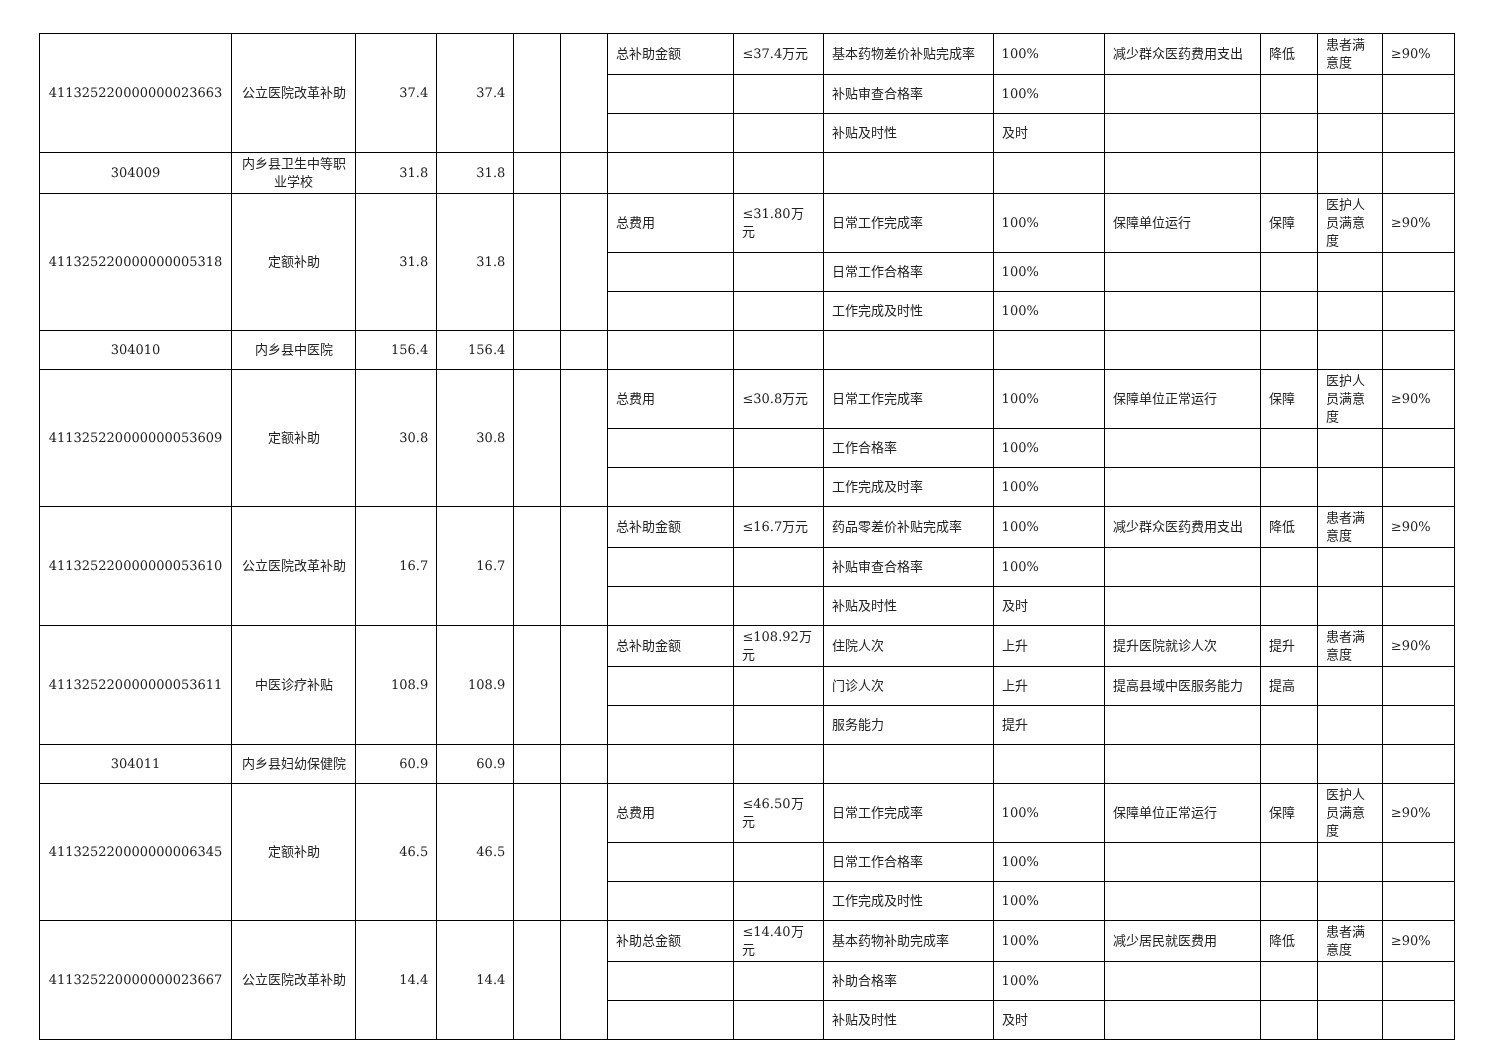| 411325220000000023663 | 公立医院改革补助 | 37.4 | 37.4 | | | 总补助金额 | ≤37.4万元 | 基本药物差价补贴完成率 | 100% | 减少群众医药费用支出 | 降低 | 患者满意度 | ≥90% |
| | | | | | | | | 补贴审查合格率 | 100% | | | | |
| | | | | | | | | 补贴及时性 | 及时 | | | | |
| 304009 | 内乡县卫生中等职业学校 | 31.8 | 31.8 | | | | | | | | | | |
| 411325220000000005318 | 定额补助 | 31.8 | 31.8 | | | 总费用 | ≤31.80万元 | 日常工作完成率 | 100% | 保障单位运行 | 保障 | 医护人员满意度 | ≥90% |
| | | | | | | | | 日常工作合格率 | 100% | | | | |
| | | | | | | | | 工作完成及时性 | 100% | | | | |
| 304010 | 内乡县中医院 | 156.4 | 156.4 | | | | | | | | | | |
| 411325220000000053609 | 定额补助 | 30.8 | 30.8 | | | 总费用 | ≤30.8万元 | 日常工作完成率 | 100% | 保障单位正常运行 | 保障 | 医护人员满意度 | ≥90% |
| | | | | | | | | 工作合格率 | 100% | | | | |
| | | | | | | | | 工作完成及时率 | 100% | | | | |
| 411325220000000053610 | 公立医院改革补助 | 16.7 | 16.7 | | | 总补助金额 | ≤16.7万元 | 药品零差价补贴完成率 | 100% | 减少群众医药费用支出 | 降低 | 患者满意度 | ≥90% |
| | | | | | | | | 补贴审查合格率 | 100% | | | | |
| | | | | | | | | 补贴及时性 | 及时 | | | | |
| 411325220000000053611 | 中医诊疗补贴 | 108.9 | 108.9 | | | 总补助金额 | ≤108.92万元 | 住院人次 | 上升 | 提升医院就诊人次 | 提升 | 患者满意度 | ≥90% |
| | | | | | | | | 门诊人次 | 上升 | 提高县域中医服务能力 | 提高 | | |
| | | | | | | | | 服务能力 | 提升 | | | | |
| 304011 | 内乡县妇幼保健院 | 60.9 | 60.9 | | | | | | | | | | |
| 411325220000000006345 | 定额补助 | 46.5 | 46.5 | | | 总费用 | ≤46.50万元 | 日常工作完成率 | 100% | 保障单位正常运行 | 保障 | 医护人员满意度 | ≥90% |
| | | | | | | | | 日常工作合格率 | 100% | | | | |
| | | | | | | | | 工作完成及时性 | 100% | | | | |
| 411325220000000023667 | 公立医院改革补助 | 14.4 | 14.4 | | | 补助总金额 | ≤14.40万元 | 基本药物补助完成率 | 100% | 减少居民就医费用 | 降低 | 患者满意度 | ≥90% |
| | | | | | | | | 补助合格率 | 100% | | | | |
| | | | | | | | | 补贴及时性 | 及时 | | | | |